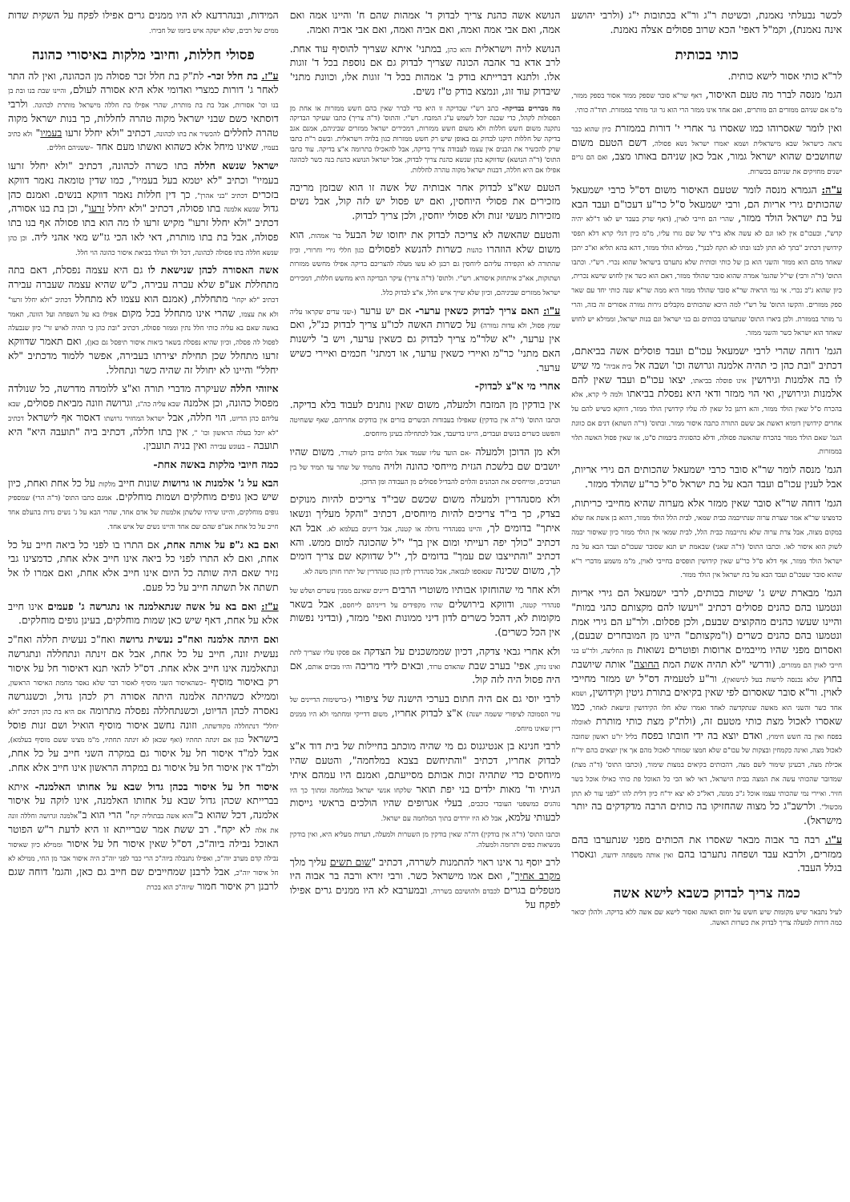לכשר נבעלתי נאמנת, וכשיטת ר"ג ור"א בכתובות י"ג (ולרבי יהושע אינה נאמנת), וקמ"ל דאפי' הכא שרוב פסולים אצלה נאמנת.
כותי בכותית
לר"א כותי אסור לישא כותית.
הגמ' מנסה לברר מה טעם האיסור, דאף שר"א סובר שספק ממזר אסור בספק ממזר, מ"מ אם שניהם ממזרים הם מותרים, ואם אחד אינו ממזר הרי הוא גר וגר מותר בממזרת. תוד"ה כותי.
ואין לומר שאסרוהו כמו שאסרו גר אחרי י' דורות בממזרת כיון שהוא כבר נראה כישראל שבא מישראלית ושמא יאמרו ישראל נשא פסולה, דשם הטעם משום שחושבים שהוא ישראל גמור, אבל כאן שניהם באותו מצב, ואם הם גרים ישנים מחזיקים את שניהם בכשרות.
ע"ה: הגמרא מנסה לומר שטעם האיסור משום דס"ל כרבי ישמעאל שהכותים גירי אריות הם, ורבי ישמעאל ס"ל כר"ע דעכו"ם ועבד הבא על בת ישראל הולד ממזר, שהרי הם חייבי לאוין, (דאף שרק בעבד יש לאו ד"לא יהיה קדש", ובעכו"ם אין לאו וגם לא עשה אלא בי"ד של שם גזרו עליו, מ"מ כיון דגלי קרא דלא תפסי קידושין דכתיב "בתך לא תתן לבנו ובתו לא תקח לבנך", ממילא הולד ממזר, דהא בהא תליא וא"כ יתכן שאחד מהם הוא ממזר והשני הוא בן של כותי וכותית שלא נתערבו בישראל שהוא נכרי. רש"י. וכתבו התוס' (ד"ה ורבי) שי"ל שהגמ' אמרה שהוא סובר שהולד ממזר, דאם הוא כשר אין לחוש שישא נכרית, כיון שהוא ג"כ נכרי. אי נמי הראיה שר"א סובר שהולד ממזר היא ממה שר"א שנה כותי יחד עם שאר ספק ממזרים. והקשו התוס' על רש"י למה היכא שהכותים מקבלים גירות גמורה אסורים זה בזה, והרי גר מותר בממזרת. ולכן ביארו התוס' שנתערבו בכותים גם בני ישראל וגם בנות ישראל, וממילא יש לחוש שאחד הוא ישראל כשר והשני ממזר.
הגמ' דוחה שהרי לרבי ישמעאל עכו"ם ועבד פוסלים אשה בביאתם, דכתיב "ובת כהן כי תהיה אלמנה וגרושה וכו' ושבה אל בית אביה" מי שיש לו בה אלמנות וגירושין אינו פוסלה בביאתו, יצאו עכו"ם ועבד שאין להם אלמנות וגירושין, ואי הוי ממזר ודאי היא נפסלת בביאתו ולמה לי קרא, אלא בהכרח ס"ל שאין הולד ממזר, והא דתנן כל שאין לה עליו קידושין הולד ממזר, דווקא כשיש להם על אחרים קידושין דומיא דאשת אב ששם התורה כתבה איסור ממזר. ובתוס' (ד"ה השתא) דנים אם כוונת הגמ' שאם הולד ממזר בהכרח שהאשה פסולה, ודלא כהסוגיה ביבמות ס"ט, או שאין פסול האשה תלוי בממזרות.
הגמ' מנסה לומר שר"א סובר כרבי ישמעאל שהכותים הם גירי אריות, אבל לענין עכו"ם ועבד הבא על בת ישראל ס"ל כר"ע שהולד ממזר.
הגמ' דוחה שר"א סובר שאין ממזר אלא מערוה שהיא מחייבי כריתות, כדמצינו שר"א אמר שצרת ערוה שנתייבמה כבית שמאי, לבית הלל הולד ממזר, דהוא בן אשת אח שלא במקום מצוה, אבל צרת ערוה שלא נתייבמה כבית הלל, לבית שמאי אין הולד ממזר כיון שאיסור יבמה לשוק הוא איסור לאו. וכתבו התוס' (ד"ה שאני) שבאמת יש תנא שסובר שעכו"ם ועבד הבא על בת ישראל הולד ממזר, אף דלא ס"ל כר"ע שאין קידושין תופסים בחייבי לאוין, מ"מ משמע מדברי ר"א שהוא סובר שעכו"ם ועבד הבא על בת ישראל אין הולד ממזר.
הגמ' מבארת שיש ג' שיטות בכותים, לרבי ישמעאל הם גירי אריות ונטמעו בהם כהנים פסולים דכתיב "ויעשו להם מקצותם כהני במות" והיינו שעשו כהנים מהקוצים שבעם, ולכן פסלום. ולר"ע הם גירי אמת ונטמעו בהם כהנים כשרים (ו"מקצותם" היינו מן המובחרים שבעם), ואסרום מפני שהיו מייבמים ארוסות ופוטרים נשואות מן החליצה, ולר"ע בני חייבי לאוין הם ממזרים, (ודרשי "לא תהיה אשת המת החוצה" אותה שיושבת בחוץ שלא נכנסה לרשות בעל לנישואין), ור"ע לטעמיה דס"ל יש ממזר מחייבי לאוין. ור"א סובר שאסרום לפי שאין בקיאים בתורת גיטין וקידושין, ושמא אחד כשר והשני הוא מאשה שנתקדשה לאחד ואמרו שלא חלו הקידושין ונישאת לאחר, כמו שאסרו לאכול מצת כותי מטעם זה, (ולת"ק מצת כותי מותרת לאוכלה בפסח ואין בה חשש חימוץ, ואדם יוצא בה ידי חובתו בפסח בליל יו"ט ראשון שחובה לאכול מצה, ואינה כקמחין ובצקות של עכו"ם שלא חמצו שמותר לאכול מהם אך אין יוצאים בהם יד"ח אכילת מצה, דבעינן שימור לשם מצה, דהכותים בקיאים במצות שימור, (וכתבו התוס' (ד"ה מצת) שמדובר שהכותי עשה את המצה בבית הישראל, דאי לאו הכי כל האוכל פת כותי כאילו אוכל בשר חזיר. ואיירי נמי שהכותי עצמו אוכל ג"כ ממנה, דאל"כ לא יצא יד"ח כיון דלית להו "לפני עור לא תתן מכשול". ולרשב"ג כל מצוה שהחזיקו בה כותים הרבה מדקדקים בה יותר מישראל).
ע"ו. רבה בר אבוה מבאר שאסרו את הכותים מפני שנתערבו בהם ממזרים, ולרבא עבד ושפחה נתערבו בהם ואין אותה משפחה ידועה, ונאסרו בגלל העבד.
כמה צריך לבדוק כשבא לישא אשה
לעיל נתבאר שיש מקומות שיש חשש על יחוס האשה ואסור לישא שם אשה ללא בדיקה. ולהלן יבואר כמה דורות למעלה צריך לבדוק את כשרות האשה.
הנושא אשה כהנת צריך לבדוק ד' אמהות שהם ח' והיינו אמה ואם אמה, ואם אבי אמה ואמה, ואם אביה ואמה, ואם אבי אביה ואמה.
הנושא לויה וישראלית והוא כהן, במתני' איתא שצריך להוסיף עוד אחת. לרב אדא בר אהבה הכונה שצריך לבדוק גם אם נוספת בכל ד' זוגות אלו. ולתנא דברייתא בודק ב' אמהות בכל ד' זוגות אלו, וכוונת מתני' שיבדוק עוד זוג, ונמצא בודק ט"ז נשים.
מה מבררים בבדיקה- כתב רש"י שבדיקה זו היא כדי לברר שאין בהם חשש ממזרות או אחת מן הפסולות לקהל, כדי שבנה יוכל לשמש ע"ג המזבח. רש"י. והתוס' (ד"ה צריך) כתבו שעיקר הבדיקה נתקנה משום חשש חללות ולא משום חשש ממזרות, דמכירים ישראל ממזרים שביניהם, אמנם אגב בדיקה של חללות תיקנו לבדוק גם באופן שיש רק חשש ממזרות כגון בלויה וישראלית. ובשם ר"ת כתבו שרק להכשיר את הבנים אין עצמו לעבודה צריך בדיקה, אבל להאכילו בתרומה א"צ בדיקה. עוד כתבו התוס' (ד"ה הנושא) שדווקא כהן שנשא כהנת צריך לבדוק, אבל ישראל הנושא כהנת בנה כשר לכהונה אפילו אם היא חללה, דבנות ישראל מקוה טהרה לחללות.
הטעם שא"צ לבדוק אחר אבותיה של אשה זו הוא שבזמן מריבה מזכירים את פסולי היוחסין, ואם יש פסול יש לזה קול, אבל נשים מזכירות מעשי זנות ולא פסולי יוחסין, ולכן צריך לבדוק.
והטעם שהאשה לא צריכה לבדוק את יחוסו של הבעל בד' אמהות, הוא משום שלא הוזהרו כהנות כשרות להנשא לפסולים כגון חללי גירי וחרורי, וכיון שהתורה לא הקפידה עליהם ליוחסין גם רבנן לא עשו מעלה להצריכם בדיקה אפילו מחשש ממזרות ושתוקות, אא"כ איתחזק איסורא. רש"י. ולתוס' (ד"ה צריך) עיקר הבדיקה היא מחשש חללות, דמכירים ישראל ממזרים שביניהם, וכיון שלא שייך איש חלל, א"צ לבדוק כלל.
ע"ו: האם צריך לבדוק כשאין ערער- אם יש ערער (-שני עדים שקראו עליה שמץ פסול, ולא עדות גמורה) על כשרות האשה לכו"ע צריך לבדוק כנ"ל, ואם אין ערער, י"א שלר"מ צריך לבדוק גם כשאין ערער, ויש ב' לישנות האם מתני' כר"מ ואיירי כשאין ערער, או דמתני' חכמים ואיירי כשיש ערער.
אחרי מי א"צ לבדוק-
אין בודקין מן המזבח ולמעלה, משום שאין נותנים לעבוד בלא בדיקה. וכתבו התוס' (ד"ה אין בודקין) שאפילו בעבודות הכשרים בזרים אין בודקים אחריהם, שאף ששחיטה והפשט כשרים בנשים ועבדים, היינו בדיעבד, אבל לכתחילה בעינן מיוחסים.
ולא מן הדוכן ולמעלה -אם הועד עליו שעמד אצל הלוים בדוכן לשורר, משום שהיו יושבים שם בלשכת הגזית מייחסי כהונה ולויה מתמיד של שחר עד תמיד של בין הערבים, ומייחסים את הכהנים והלוים להבדיל פסולים מן העבודה ומן הדוכן.
ולא מסנהדרין ולמעלה משום שכשם שבי"ד צריכים להיות מנוקים בצדק, כך בי"ד צריכים להיות מיוחסים, דכתיב "והקל מעליך ונשאו איתך" בדומים לך, והיינו בסנהדרי גדולה או קטנה, אבל דיינים בעלמא לא. אבל הא דכתיב "כולך יפה רעייתי ומום אין בך" י"ל שהכונה למום ממש. והא דכתיב "והתייצבו שם עמך" בדומים לך, י"ל שדווקא שם צריך דומים לך, משום שכינה שנאספו לנבואה, אבל סנהדרין לדון כגון סנהדרין של יתרו חותן משה לא.
ולא אחר מי שהוחזקו אבותיו משוטרי הרבים דיינים שאינם ממנין עשרים ושלש של סנהדרי קטנה, ודווקא בירושלים שהיו מקפידים על דייניהם לייחסם, אבל בשאר מקומות לא, דהכל כשרים לדון דיני ממונות ואפי' ממזר, (ובדיני נפשות אין הכל כשרים).
ולא אחרי גבאי צדקה, דכיון שממשכנים על הצדקה אם פסקו עליו שצריך לתת ואינו נותן, אפי' בערב שבת שהאדם טרוד, ובאים לידי מריבה והיו מבזים אותם, אם היה פסול היה לזה קול.
לרבי יוסי גם אם היה חתום בערכי הישנה של ציפורי (-ברשימות הדיינים של עיר הסמוכה לציפורי ששמה ישנה) א"צ לבדוק אחריו, משום דדייקי ומחתמי ולא היו ממנים דיין שאינו מיוחס.
לרבי חנינא בן אנטיגנוס גם מי שהיה מוכתב בחיילות של בית דוד א"צ לבדוק אחריו, דכתיב "והתיחשם בצבא במלחמה", והטעם שהיו מיוחסים כדי שתהיה זכות אבותם מסייעתם, ואמנם היו עמהם איתי הגיתי וד' מאות ילדים בני יפת תואר שלקחו אנשי ישראל במלחמה ומתוך כך היו נוהגים כמשפטי העובדי כוכבים, בעלי אגרופים שהיו הולכים בראשי גייסות לבעותי עלמא, אבל לא היו יורדים בתוך המלחמה עם ישראל.
וכתבו התוס' (ד"ה אין בודקין) דה"ה שאין בודקין מן השטרות ולמעלה, דעדות מעליא היא, ואין בודקין מנשיאות כפים ותרומה ולמעלה.
לרב יוסף גר אינו ראוי להתמנות לשררה, דכתיב "שום תשים עליך מלך מקרב אחיך", ואם אמו מישראל כשר. ורבי זירא ורבה בר אבוה היו מטפלים בגרים לכבדם ולהושיבם בשררה, ובמערבא לא היו ממנים גרים אפילו לפקח על
המידות, ובנהרדעא לא היו ממנים גרים אפילו לפקח על השקית שדות ממים של רבים, שלא ישקה איש ביומו של חבירו.
פסולי חללות, וחיובי מלקות באיסורי כהונה
ע"ז. בת חלל זכר- לת"ק בת חלל זכר פסולה מן הכהונה, ואין לה התר לאחר ג' דורות כמצרי ואדומי אלא היא אסורה לעולם, והיינו שבת בנו ובת בן בנו וכו' אסורות, אבל בת בת מותרת, שהרי אפילו בת חללה מישראל מותרת לכהונה. ולרבי דוסתאי כשם שבני ישראל מקוה טהרה לחללות, כך בנות ישראל מקוה טהרה לחללים להכשיר את בתו לכהונה, דכתיב "ולא יחלל זרעו בעמיו" ולא כתיב בעמיו, שאינו מיחל אלא כשהוא ואשתו מעם אחד –ששניהם חללים.
ישראל שנשא חללה בתו כשרה לכהונה, דכתיב "ולא יחלל זרעו בעמיו" וכתיב "לא יטמא בעל בעמיו", כמו שדין טומאה נאמר דווקא בזכרים דכתיב "בני אהרן", כך דין חללות נאמר דווקא בנשים. ואמנם כהן גדול שנשא אלמנה בתו פסולה, דכתיב "ולא יחלל זרעו", וכן בת בנו אסורה, דכתיב "ולא יחלל זרעו" מקיש זרעו לו מה הוא בתו פסולה אף בנו בתו פסולה, אבל בת בתו מותרת, דאי לאו הכי גז"ש מאי אהני ליה. וכן כהן שנשא חללה בתו פסולה לכהונה, דכל ולד הנולד בביאת איסור כהונה הוי חלל.
אשה האסורה לכהן שנישאת לו גם היא עצמה נפסלת, דאם בתה מתחללת אע"פ שלא עברה עבירה, כ"ש שהיא עצמה שעברה עבירה דכתיב "לא יקחו" מתחללת, (אמנם הוא עצמו לא מתחלל דכתיב "ולא יחלל זרעו" ולא את עצמו, שהרי אינו מתחלל בכל מקום אפילו בא על השפחה ועל הזונה, תאמר באשה שאם בא עליה כותי חלל נתין וממזר פסולה, דכתיב "ובת כהן כי תהיה לאיש זר" כיון שנבעלה לפסול לה פסלה, וכיון שהיא נפסלת בשאר ביאות איסור תיפסל גם כאן), ואם תאמר שדווקא זרעו מתחלל שכן תחילת יצירתו בעבירה, אפשר ללמוד מדכתיב "לא יחלל" והיינו לא יחולל זה שהיה כשר ונתחלל.
איזוהי חללה שעיקרה מדברי תורה וא"צ ללומדה מדרשה, כל שנולדה מפסול כהונה, וכן אלמנה שבא עליה כה"ג, וגרושה וזונה מביאת פסולים, שבא עליהם כהן הדיוט, הוי חללה, אבל ישראל המחזיר גרושתו דאסור אף לישראל דכתיב "לא יוכל בעלה הראשון וכו' ", אין בתו חללה, דכתיב ביה "תועבה היא" היא תועבה – בעונש עבירה ואין בניה תועבין.
כמה חיובי מלקות באשה אחת-
הבא על ג' אלמנות או גרושות שונות חייב מלקות על כל אחת ואחת, כיון שיש כאן גופים מוחלקים ושמות מוחלקים. אמנם כתבו התוס' (ד"ה הרי) שמספיק גופים מוחלקים, והיינו שיהיו שלשתן אלמנות של אדם אחד, שהרי הבא על ג' נשים נדות בהעלם אחד חייב על כל אחת אע"פ שהם שם אחד והיינו נשים של איש אחד.
ואם בא ג"פ על אותה אחת, אם התרו בו לפני כל ביאה חייב על כל אחת, ואם לא התרו לפני כל ביאה אינו חייב אלא אחת, כדמצינו גבי נזיר שאם היה שותה כל היום אינו חייב אלא אחת, ואם אמרו לו אל תשתה אל תשתה חייב על כל פעם.
ע"ז: ואם בא על אשה שנתאלמנה או נתגרשה ג' פעמים אינו חייב אלא על אחת, דאף שיש כאן שמות מוחלקים, בעינן גופים מוחלקים.
ואם היתה אלמנה ואח"כ נעשית גרושה ואח"כ נעשית חללה ואח"כ נעשית זונה, חייב על כל אחת, אבל אם זינתה ונתחללה ונתגרשה ונתאלמנה אינו חייב אלא אחת. דס"ל להאי תנא דאיסור חל על איסור רק באיסור מוסיף –כשהאיסור השני מוסיף לאסור דבר שלא נאסר מחמת האיסור הראשון, וממילא כשהיתה אלמנה היתה אסורה רק לכהן גדול, וכשנגרשה נאסרה לכהן הדיוט, וכשנתחללה נפסלה מתרומה אם היא בת כהן דכתיב "ולא יחלל" דנתחללה מקודשתה, וזונה נחשב איסור מוסיף הואיל ושם זנות פוסל בישראל כגון אם זינתה תחתיו (ואף שכאן לא זינתה תחתיו, מ"מ מצינו ששם מוסיף בעלמא), אבל למ"ד איסור חל על איסור גם במקרה השני חייב על כל אחת, ולמ"ד אין איסור חל על איסור גם במקרה הראשון אינו חייב אלא אחת.
איסור חל על איסור בכהן גדול שבא על אחותו האלמנה- איתא בברייתא שכהן גדול שבא על אחותו האלמנה, אינו לוקה על איסור אלמנה, דכל שהוא ב"והוא אשה בבתוליה יקח" הרי הוא ב"אלמנה וגרושה וחללה זונה את אלה לא יקח". רב ששת אמר שברייתא זו היא לדעת ר"ש הפוטר האוכל נבילה ביוה"כ, דס"ל שאין איסור חל על איסור וממילא כיון שאיסור נבילה קדם מערב יוה"כ, ואפילו נתנבלה ביוה"כ הרי כבר לפני יוה"כ היה איסור אבר מן החי, ממילא לא חל איסור יוה"כ, אבל לרבנן שמחייבים שם חייב גם כאן, והגמ' דוחה שגם לרבנן רק איסור חמור שיוה"כ הוא בכרת